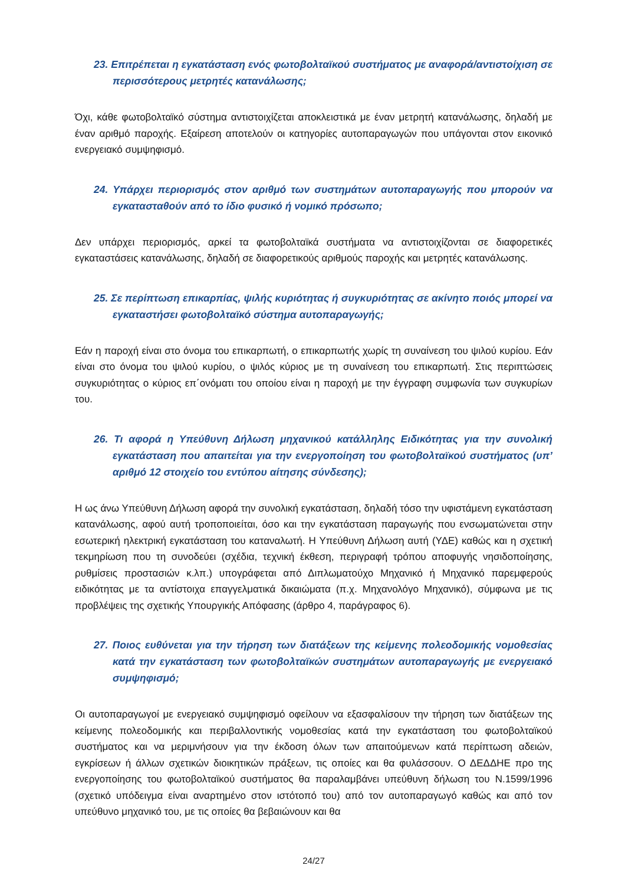23. Επιτρέπεται η εγκατάσταση ενός φωτοβολταϊκού συστήματος με αναφορά/αντιστοίχιση σε περισσότερους μετρητές κατανάλωσης;
Όχι, κάθε φωτοβολταϊκό σύστημα αντιστοιχίζεται αποκλειστικά με έναν μετρητή κατανάλωσης, δηλαδή με έναν αριθμό παροχής. Εξαίρεση αποτελούν οι κατηγορίες αυτοπαραγωγών που υπάγονται στον εικονικό ενεργειακό συμψηφισμό.
24. Υπάρχει περιορισμός στον αριθμό των συστημάτων αυτοπαραγωγής που μπορούν να εγκατασταθούν από το ίδιο φυσικό ή νομικό πρόσωπο;
Δεν υπάρχει περιορισμός, αρκεί τα φωτοβολταϊκά συστήματα να αντιστοιχίζονται σε διαφορετικές εγκαταστάσεις κατανάλωσης, δηλαδή σε διαφορετικούς αριθμούς παροχής και μετρητές κατανάλωσης.
25. Σε περίπτωση επικαρπίας, ψιλής κυριότητας ή συγκυριότητας σε ακίνητο ποιός μπορεί να εγκαταστήσει φωτοβολταϊκό σύστημα αυτοπαραγωγής;
Εάν η παροχή είναι στο όνομα του επικαρπωτή, ο επικαρπωτής χωρίς τη συναίνεση του ψιλού κυρίου. Εάν είναι στο όνομα του ψιλού κυρίου, ο ψιλός κύριος με τη συναίνεση του επικαρπωτή. Στις περιπτώσεις συγκυριότητας ο κύριος επ΄ονόματι του οποίου είναι η παροχή με την έγγραφη συμφωνία των συγκυρίων του.
26. Τι αφορά η Υπεύθυνη Δήλωση μηχανικού κατάλληλης Ειδικότητας για την συνολική εγκατάσταση που απαιτείται για την ενεργοποίηση του φωτοβολταϊκού συστήματος (υπ’ αριθμό 12 στοιχείο του εντύπου αίτησης σύνδεσης);
Η ως άνω Υπεύθυνη Δήλωση αφορά την συνολική εγκατάσταση, δηλαδή τόσο την υφιστάμενη εγκατάσταση κατανάλωσης, αφού αυτή τροποποιείται, όσο και την εγκατάσταση παραγωγής που ενσωματώνεται στην εσωτερική ηλεκτρική εγκατάσταση του καταναλωτή. Η Υπεύθυνη Δήλωση αυτή (ΥΔΕ) καθώς και η σχετική τεκμηρίωση που τη συνοδεύει (σχέδια, τεχνική έκθεση, περιγραφή τρόπου αποφυγής νησιδοποίησης, ρυθμίσεις προστασιών κ.λπ.) υπογράφεται από Διπλωματούχο Μηχανικό ή Μηχανικό παρεμφερούς ειδικότητας με τα αντίστοιχα επαγγελματικά δικαιώματα (π.χ. Μηχανολόγο Μηχανικό), σύμφωνα με τις προβλέψεις της σχετικής Υπουργικής Απόφασης (άρθρο 4, παράγραφος 6).
27. Ποιος ευθύνεται για την τήρηση των διατάξεων της κείμενης πολεοδομικής νομοθεσίας κατά την εγκατάσταση των φωτοβολταϊκών συστημάτων αυτοπαραγωγής με ενεργειακό συμψηφισμό;
Οι αυτοπαραγωγοί με ενεργειακό συμψηφισμό οφείλουν να εξασφαλίσουν την τήρηση των διατάξεων της κείμενης πολεοδομικής και περιβαλλοντικής νομοθεσίας κατά την εγκατάσταση του φωτοβολταϊκού συστήματος και να μεριμνήσουν για την έκδοση όλων των απαιτούμενων κατά περίπτωση αδειών, εγκρίσεων ή άλλων σχετικών διοικητικών πράξεων, τις οποίες και θα φυλάσσουν. Ο ΔΕΔΔΗΕ προ της ενεργοποίησης του φωτοβολταϊκού συστήματος θα παραλαμβάνει υπεύθυνη δήλωση του Ν.1599/1996 (σχετικό υπόδειγμα είναι αναρτημένο στον ιστότοπό του) από τον αυτοπαραγωγό καθώς και από τον υπεύθυνο μηχανικό του, με τις οποίες θα βεβαιώνουν και θα
24/27